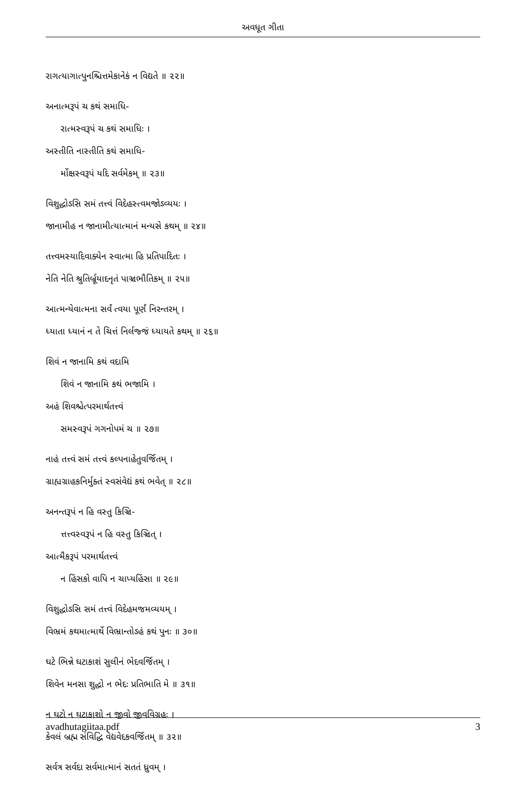અવધૂત ગીતા
રાગત્યાગાત્પુનશ્ચિત્તમેકાનેકં ન વિદ્યતે ॥ ૨૨॥
અનાત્મરૂપં ચ કથં સમાધિ-
રાત્મસ્વરૂપં ચ કથં સમાધિઃ ।
અસ્તીતિ નાસ્તીતિ કથં સમાધિ-
ર્મોક્ષસ્વરૂપં યદિ સર્વમેકમ્ ॥ ૨૩॥
વિશુદ્ધોઽસિ સમં તત્ત્વં વિદેહસ્ત્વમજોઽવ્યયઃ ।
જાનામીહ ન જાનામીત્યાત્માનં મન્યસે કથમ્ ॥ ૨૪॥
તત્ત્વમસ્યાદિવાક્યેન સ્વાત્મા હિ પ્રતિપાદિતઃ ।
નેતિ નેતિ શ્રુતિર્બ્રૂયાદનૃતં પાઞ્ચભૌતિકમ્ ॥ ૨૫॥
આત્મન્યેવાત્મના સર્વં ત્વયા પૂર્ણં નિરન્તરમ્ ।
ધ્યાતા ધ્યાનં ન તે ચિત્તં નિર્લજ્જં ધ્યાયતે કથમ્ ॥ ૨૬॥
શિવં ન જાનામિ કથં વદામિ
શિવં ન જાનામિ કથં ભજામિ ।
અહં શિવશ્ચેત્પરમાર્થતત્ત્વં
સમસ્વરૂપં ગગનોપમં ચ ॥ ૨૭॥
નાહં તત્ત્વં સમં તત્ત્વં કલ્પનાહેતુવર્જિતમ્ ।
ગ્રાહ્યગ્રાહકનિર્મુક્તં સ્વસંવેદ્યં કથં ભવેત્ ॥ ૨૮॥
અનન્તરૂપં ન હિ વસ્તુ કિઞ્ચિ-
ત્તત્ત્વસ્વરૂપં ન હિ વસ્તુ કિઞ્ચિત્ ।
આત્મૈકરૂપં પરમાર્થતત્ત્વં
ન હિંસકો વાપિ ન ચાપ્યહિંસા ॥ ૨૯॥
વિશુદ્ધોઽસિ સમં તત્ત્વં વિદેહમજમવ્યયમ્ ।
વિભ્રમં કથમાત્માર્થે વિભ્રાન્તોઽહં કથં પુનઃ ॥ ૩૦॥
ઘટે ભિન્ને ઘટાકાશં સુલીનં ભેદવર્જિતમ્ ।
શિવેન મનસા શુદ્ધો ન ભેદઃ પ્રતિભાતિ મે ॥ ૩૧॥
ન ઘટો ન ઘટાકાશો ન જીવો જીવવિગ્રહઃ ।
કેવલં બ્રહ્મ સંવિદ્ધિ વેદ્યવેદકવર્જિતમ્ ॥ ૩૨॥
સર્વત્ર સર્વદા સર્વમાત્માનં સતતં ધ્રુવમ્ ।
avadhutagiitaa.pdf 3